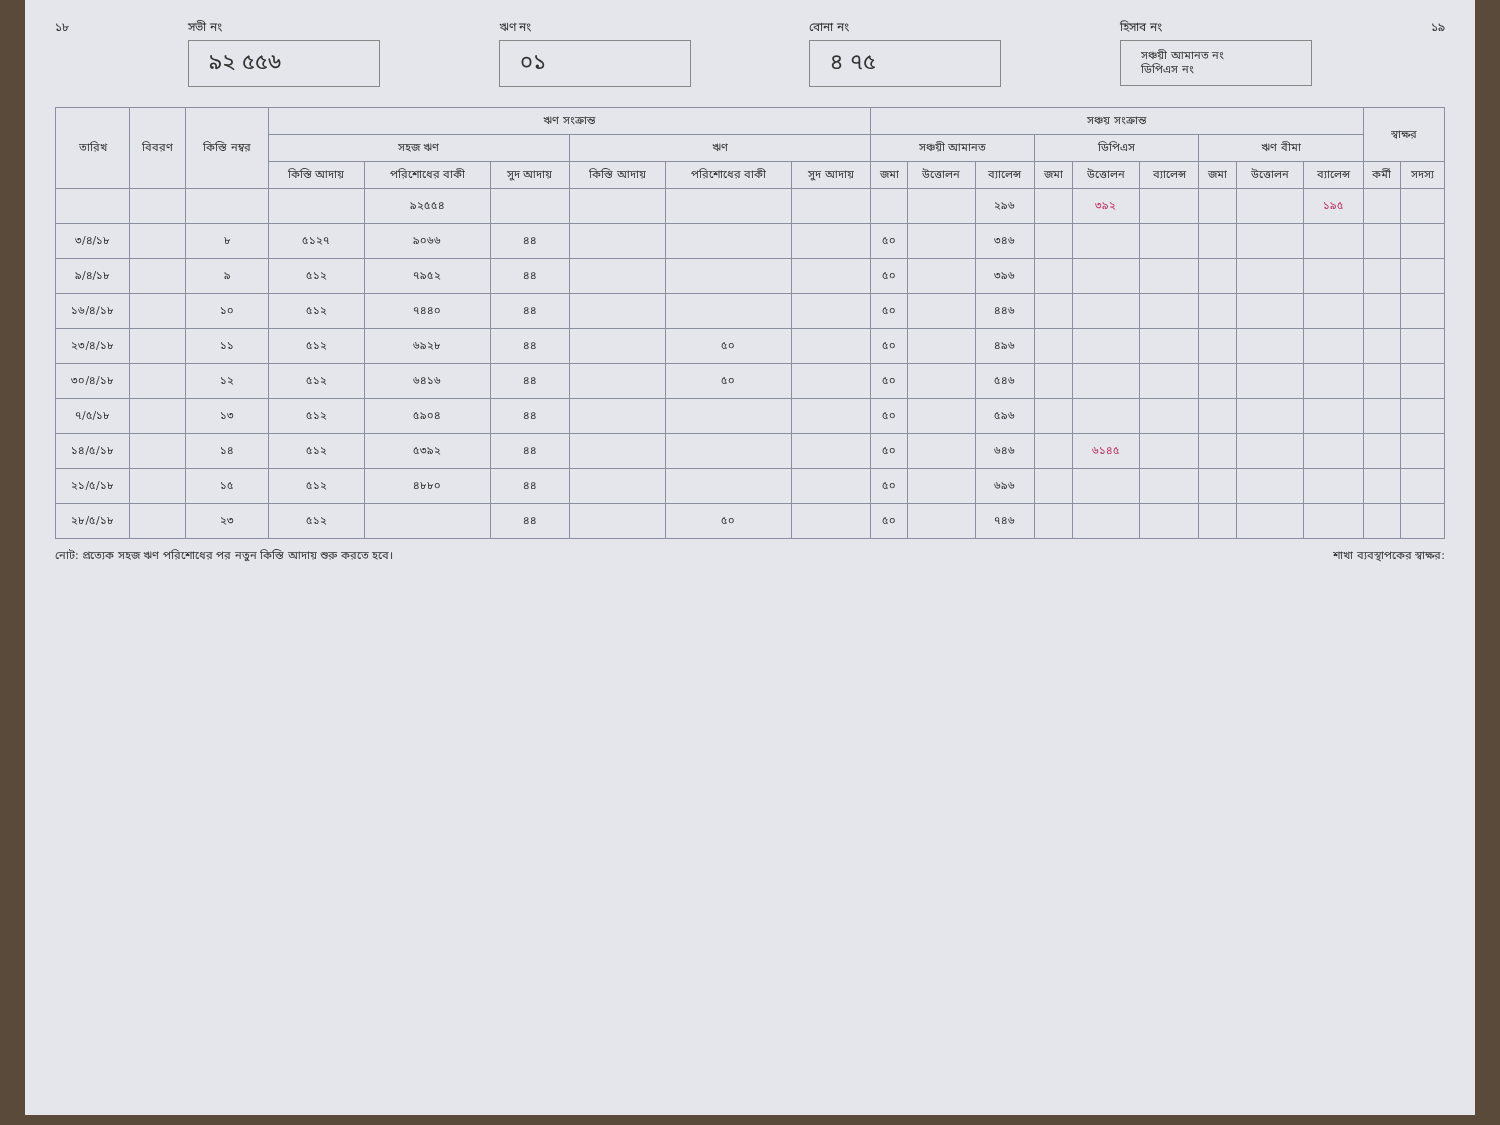১৮ সভী নং
৯২ ৫৫৬
ঋণ নং
০১
বোনা নং
৪ ৭৫
হিসাব নং
সঞ্চয়ী আমানত নং
ডিপিএস নং
১৯
| তারিখ | বিবরণ | কিস্তি নম্বর | ঋণ সংক্রান্ত | | | | | | সঞ্চয় সংক্রান্ত | | | | | | | | | স্বাক্ষর | |
| --- | --- | --- | --- | --- | --- | --- | --- | --- | --- | --- | --- | --- | --- | --- | --- | --- | --- | --- | --- |
| | | | সহজ ঋণ | | | ঋণ | | | সঞ্চয়ী আমানত | | | ডিপিএস | | | ঋণ বীমা | | | | |
| | | | কিস্তি আদায় | পরিশোধের বাকী | সুদ আদায় | কিস্তি আদায় | পরিশোধের বাকী | সুদ আদায় | জমা | উত্তোলন | ব্যালেন্স | জমা | উত্তোলন | ব্যালেন্স | জমা | উত্তোলন | ব্যালেন্স | কর্মী | সদস্য |
| | | | | ৯২৫৫৪ | | | | | | | ২৯৬ | | ৩৯২ | | | | ১৯৫ | | |
| ৩/৪/১৮ | | ৮ | ৫১২৭ | ৯০৬৬ | ৪৪ | | | | ৫০ | | ৩৪৬ | | | | | | | | |
| ৯/৪/১৮ | | ৯ | ৫১২ | ৭৯৫২ | ৪৪ | | | | ৫০ | | ৩৯৬ | | | | | | | | |
| ১৬/৪/১৮ | | ১০ | ৫১২ | ৭৪৪০ | ৪৪ | | | | ৫০ | | ৪৪৬ | | | | | | | | |
| ২৩/৪/১৮ | | ১১ | ৫১২ | ৬৯২৮ | ৪৪ | | ৫০ | | ৫০ | | ৪৯৬ | | | | | | | | |
| ৩০/৪/১৮ | | ১২ | ৫১২ | ৬৪১৬ | ৪৪ | | ৫০ | | ৫০ | | ৫৪৬ | | | | | | | | |
| ৭/৫/১৮ | | ১৩ | ৫১২ | ৫৯০৪ | ৪৪ | | | | ৫০ | | ৫৯৬ | | | | | | | | |
| ১৪/৫/১৮ | | ১৪ | ৫১২ | ৫৩৯২ | ৪৪ | | | | ৫০ | | ৬৪৬ | | ৬১৪৫ | | | | | | |
| ২১/৫/১৮ | | ১৫ | ৫১২ | ৪৮৮০ | ৪৪ | | | | ৫০ | | ৬৯৬ | | | | | | | | |
| ২৮/৫/১৮ | | ২৩ | ৫১২ | | ৪৪ | | ৫০ | | ৫০ | | ৭৪৬ | | | | | | | | |
নোট: প্রত্যেক সহজ ঋণ পরিশোধের পর নতুন কিস্তি আদায় শুরু করতে হবে।
শাখা ব্যবস্থাপকের স্বাক্ষর: